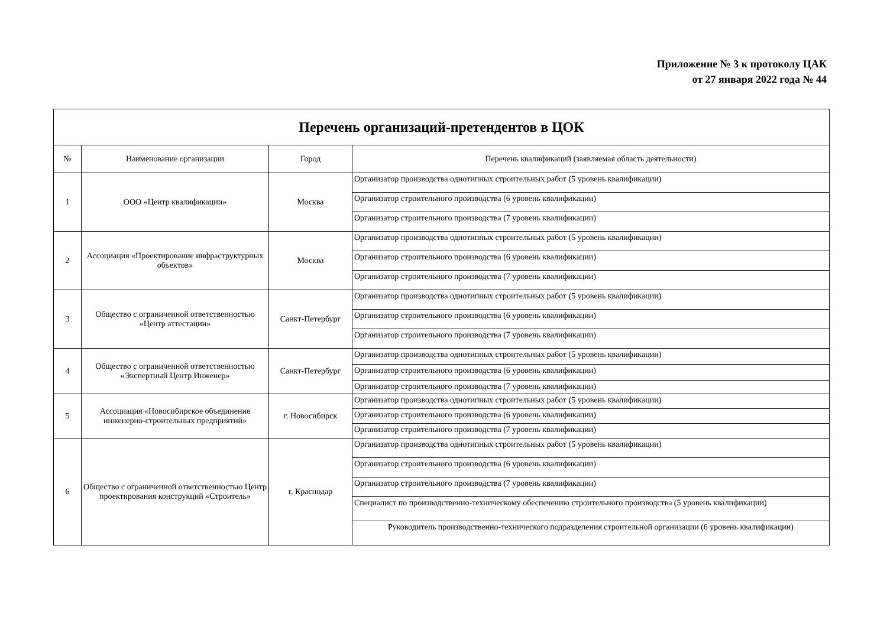Приложение № 3 к протоколу ЦАК
от 27 января 2022 года № 44
| Перечень организаций-претендентов в ЦОК | | | |
| № | Наименование организации | Город | Перечень квалификаций (заявляемая область деятельности) |
| 1 | ООО «Центр квалификации» | Москва | Организатор производства однотипных строительных работ (5 уровень квалификации) |
| | | | Организатор строительного производства (6 уровень квалификации) |
| | | | Организатор строительного производства (7 уровень квалификации) |
| 2 | Ассоциация «Проектирование инфраструктурных объектов» | Москва | Организатор производства однотипных строительных работ (5 уровень квалификации) |
| | | | Организатор строительного производства (6 уровень квалификации) |
| | | | Организатор строительного производства (7 уровень квалификации) |
| 3 | Общество с ограниченной ответственностью «Центр аттестации» | Санкт-Петербург | Организатор производства однотипных строительных работ (5 уровень квалификации) |
| | | | Организатор строительного производства (6 уровень квалификации) |
| | | | Организатор строительного производства (7 уровень квалификации) |
| 4 | Общество с ограниченной ответственностью «Экспертный Центр Инженер» | Санкт-Петербург | Организатор производства однотипных строительных работ (5 уровень квалификации) |
| | | | Организатор строительного производства (6 уровень квалификации) |
| | | | Организатор строительного производства (7 уровень квалификации) |
| 5 | Ассоциация «Новосибирское объединение инженерно-строительных предприятий» | г. Новосибирск | Организатор производства однотипных строительных работ (5 уровень квалификации) |
| | | | Организатор строительного производства (6 уровень квалификации) |
| | | | Организатор строительного производства (7 уровень квалификации) |
| 6 | Общество с ограниченной ответственностью Центр проектирования конструкций «Строитель» | г. Краснодар | Организатор производства однотипных строительных работ (5 уровень квалификации) |
| | | | Организатор строительного производства (6 уровень квалификации) |
| | | | Организатор строительного производства (7 уровень квалификации) |
| | | | Специалист по производственно-техническому обеспечению строительного производства (5 уровень квалификации) |
| | | | Руководитель производственно-технического подразделения строительной организации (6 уровень квалификации) |